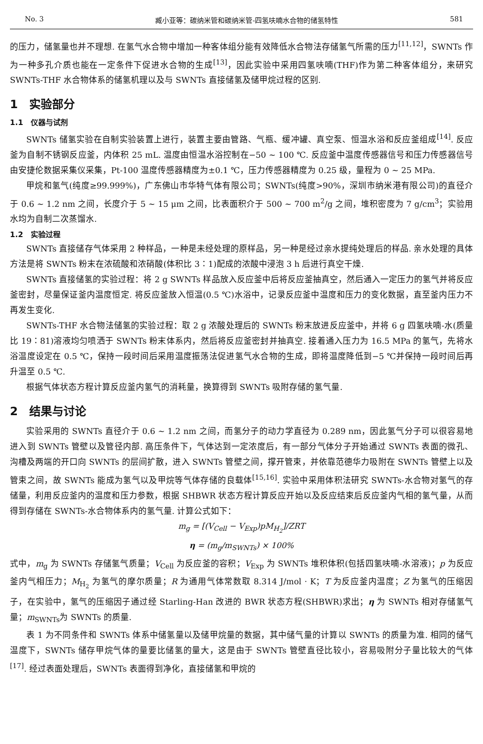No. 3 臧小亚等：碳纳米管和碳纳米管-四氢呋喃水合物的储氢特性 581
的压力，储氢量也并不理想. 在氢气水合物中增加一种客体组分能有效降低水合物法存储氢气所需的压力<sup>[11,12]</sup>，SWNTs 作为一种多孔介质也能在一定条件下促进水合物的生成<sup>[13]</sup>，因此实验中采用四氢呋喃(THF)作为第二种客体组分，来研究 SWNTs-THF 水合物体系的储氢机理以及与 SWNTs 直接储氢及储甲烷过程的区别.
1　实验部分
1.1　仪器与试剂
SWNTs 储氢实验在自制实验装置上进行，装置主要由管路、气瓶、缓冲罐、真空泵、恒温水浴和反应釜组成<sup>[14]</sup>. 反应釜为自制不锈钢反应釜，内体积 25 mL. 温度由恒温水浴控制在−50 ~ 100 ℃. 反应釜中温度传感器信号和压力传感器信号由安捷伦数据采集仪采集，Pt-100 温度传感器精度为±0.1 ℃，压力传感器精度为 0.25 级，量程为 0 ~ 25 MPa.
甲烷和氢气(纯度≥99.999%)，广东佛山市华特气体有限公司；SWNTs(纯度>90%，深圳市纳米港有限公司)的直径介于 0.6 ~ 1.2 nm 之间，长度介于 5 ~ 15 μm 之间，比表面积介于 500 ~ 700 m<sup>2</sup>/g 之间，堆积密度为 7 g/cm<sup>3</sup>；实验用水均为自制二次蒸馏水.
1.2　实验过程
SWNTs 直接储存气体采用 2 种样品，一种是未经处理的原样品，另一种是经过亲水提纯处理后的样品. 亲水处理的具体方法是将 SWNTs 粉末在浓硫酸和浓硝酸(体积比 3∶1)配成的浓酸中浸泡 3 h 后进行真空干燥.
SWNTs 直接储氢的实验过程：将 2 g SWNTs 样品放入反应釜中后将反应釜抽真空，然后通入一定压力的氢气并将反应釜密封，尽量保证釜内温度恒定. 将反应釜放入恒温(0.5 ℃)水浴中，记录反应釜中温度和压力的变化数据，直至釜内压力不再发生变化.
SWNTs-THF 水合物法储氢的实验过程：取 2 g 浓酸处理后的 SWNTs 粉末放进反应釜中，并将 6 g 四氢呋喃-水(质量比 19∶81)溶液均匀喷洒于 SWNTs 粉末体系内，然后将反应釜密封并抽真空. 接着通入压力为 16.5 MPa 的氢气，先将水浴温度设定在 0.5 ℃，保持一段时间后采用温度振荡法促进氢气水合物的生成，即将温度降低到−5 ℃并保持一段时间后再升温至 0.5 ℃.
根据气体状态方程计算反应釜内氢气的消耗量，换算得到 SWNTs 吸附存储的氢气量.
2　结果与讨论
实验采用的 SWNTs 直径介于 0.6 ~ 1.2 nm 之间，而氢分子的动力学直径为 0.289 nm，因此氢气分子可以很容易地进入到 SWNTs 管壁以及管径内部. 高压条件下，气体达到一定浓度后，有一部分气体分子开始通过 SWNTs 表面的微孔、沟槽及两端的开口向 SWNTs 的层间扩散，进入 SWNTs 管壁之间，撑开管束，并依靠范德华力吸附在 SWNTs 管壁上以及管束之间，故 SWNTs 能成为氢气以及甲烷等气体存储的良载体<sup>[15,16]</sup>. 实验中采用体积法研究 SWNTs-水合物对氢气的存储量，利用反应釜内的温度和压力参数，根据 SHBWR 状态方程计算反应开始以及反应结束后反应釜内气相的氢气量，从而得到存储在 SWNTs-水合物体系内的氢气量. 计算公式如下：
m<sub>g</sub> = [(V<sub>Cell</sub> − V<sub>Exp</sub>)pM<sub>H<sub>2</sub></sub>]/ZRT
η = (m<sub>g</sub>/m<sub>SWNTs</sub>) × 100%
式中，m<sub>g</sub> 为 SWNTs 存储氢气质量；V<sub>Cell</sub> 为反应釜的容积；V<sub>Exp</sub> 为 SWNTs 堆积体积(包括四氢呋喃-水溶液)；p 为反应釜内气相压力；M<sub>H<sub>2</sub></sub> 为氢气的摩尔质量；R 为通用气体常数取 8.314 J/mol · K；T 为反应釜内温度；Z 为氢气的压缩因子，在实验中，氢气的压缩因子通过经 Starling-Han 改进的 BWR 状态方程(SHBWR)求出；η 为 SWNTs 相对存储氢气量；m<sub>SWNTs</sub>为 SWNTs 的质量.
表 1 为不同条件和 SWNTs 体系中储氢量以及储甲烷量的数据，其中储气量的计算以 SWNTs 的质量为准. 相同的储气温度下，SWNTs 储存甲烷气体的量要比储氢的量大，这是由于 SWNTs 管壁直径比较小，容易吸附分子量比较大的气体<sup>[17]</sup>. 经过表面处理后，SWNTs 表面得到净化，直接储氢和甲烷的